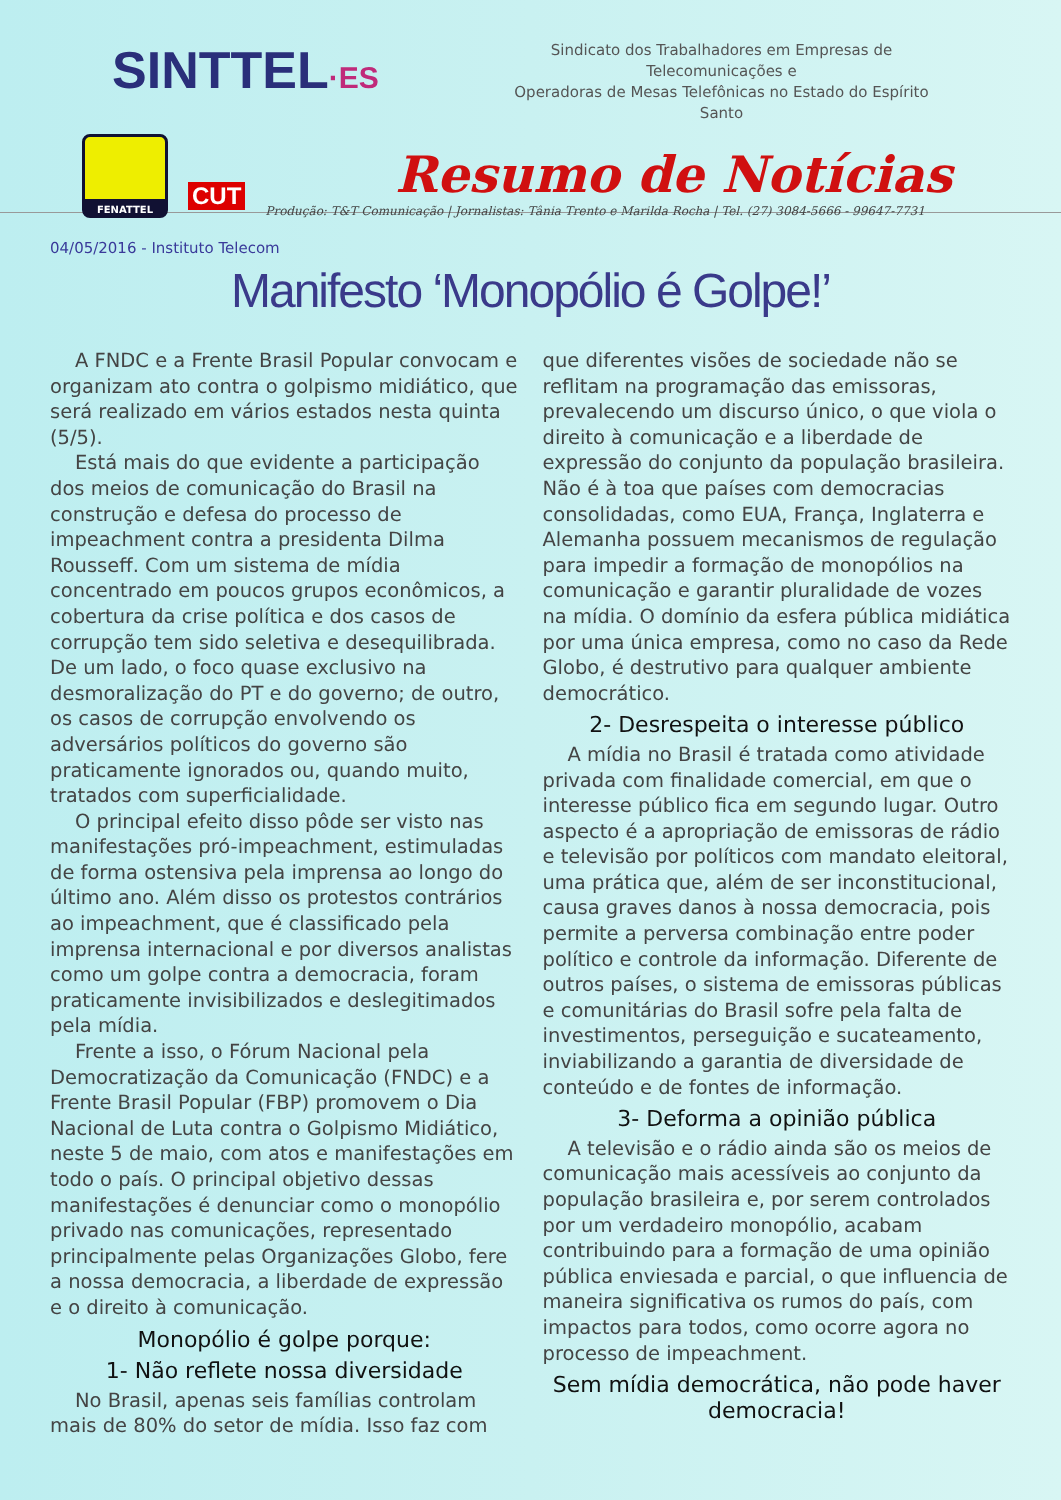SINTTEL·ES
Sindicato dos Trabalhadores em Empresas de Telecomunicações e
Operadoras de Mesas Telefônicas no Estado do Espírito Santo
FENATTEL
CUT
Resumo de Notícias
Produção: T&T Comunicação | Jornalistas: Tânia Trento e Marilda Rocha | Tel. (27) 3084-5666 - 99647-7731
04/05/2016 - Instituto Telecom
Manifesto ‘Monopólio é Golpe!’
A FNDC e a Frente Brasil Popular convocam e organizam ato contra o golpismo midiático, que será realizado em vários estados nesta quinta (5/5).
Está mais do que evidente a participação dos meios de comunicação do Brasil na construção e defesa do processo de impeachment contra a presidenta Dilma Rousseff. Com um sistema de mídia concentrado em poucos grupos econômicos, a cobertura da crise política e dos casos de corrupção tem sido seletiva e desequilibrada. De um lado, o foco quase exclusivo na desmoralização do PT e do governo; de outro, os casos de corrupção envolvendo os adversários políticos do governo são praticamente ignorados ou, quando muito, tratados com superficialidade.
O principal efeito disso pôde ser visto nas manifestações pró-impeachment, estimuladas de forma ostensiva pela imprensa ao longo do último ano. Além disso os protestos contrários ao impeachment, que é classificado pela imprensa internacional e por diversos analistas como um golpe contra a democracia, foram praticamente invisibilizados e deslegitimados pela mídia.
Frente a isso, o Fórum Nacional pela Democratização da Comunicação (FNDC) e a Frente Brasil Popular (FBP) promovem o Dia Nacional de Luta contra o Golpismo Midiático, neste 5 de maio, com atos e manifestações em todo o país. O principal objetivo dessas manifestações é denunciar como o monopólio privado nas comunicações, representado principalmente pelas Organizações Globo, fere a nossa democracia, a liberdade de expressão e o direito à comunicação.
Monopólio é golpe porque:
1- Não reflete nossa diversidade
No Brasil, apenas seis famílias controlam mais de 80% do setor de mídia. Isso faz com que diferentes visões de sociedade não se reflitam na programação das emissoras, prevalecendo um discurso único, o que viola o direito à comunicação e a liberdade de expressão do conjunto da população brasileira. Não é à toa que países com democracias consolidadas, como EUA, França, Inglaterra e Alemanha possuem mecanismos de regulação para impedir a formação de monopólios na comunicação e garantir pluralidade de vozes na mídia. O domínio da esfera pública midiática por uma única empresa, como no caso da Rede Globo, é destrutivo para qualquer ambiente democrático.
2- Desrespeita o interesse público
A mídia no Brasil é tratada como atividade privada com finalidade comercial, em que o interesse público fica em segundo lugar. Outro aspecto é a apropriação de emissoras de rádio e televisão por políticos com mandato eleitoral, uma prática que, além de ser inconstitucional, causa graves danos à nossa democracia, pois permite a perversa combinação entre poder político e controle da informação. Diferente de outros países, o sistema de emissoras públicas e comunitárias do Brasil sofre pela falta de investimentos, perseguição e sucateamento, inviabilizando a garantia de diversidade de conteúdo e de fontes de informação.
3- Deforma a opinião pública
A televisão e o rádio ainda são os meios de comunicação mais acessíveis ao conjunto da população brasileira e, por serem controlados por um verdadeiro monopólio, acabam contribuindo para a formação de uma opinião pública enviesada e parcial, o que influencia de maneira significativa os rumos do país, com impactos para todos, como ocorre agora no processo de impeachment.
Sem mídia democrática, não pode haver democracia!